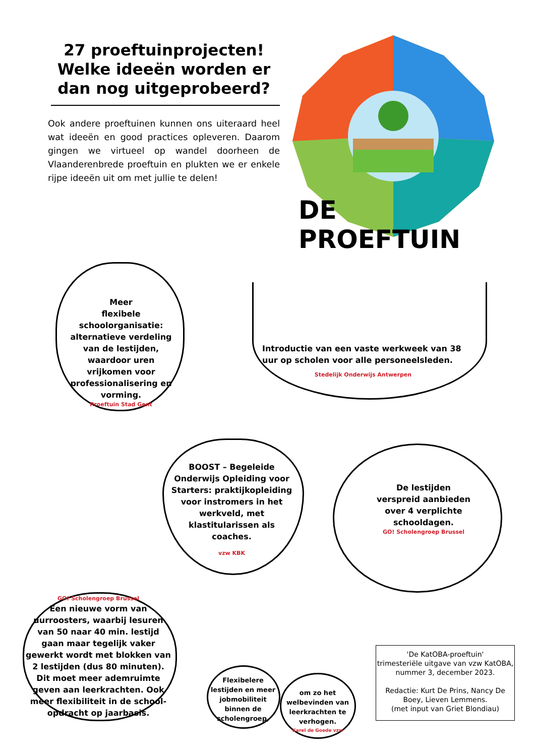27 proeftuinprojecten! Welke ideeën worden er dan nog uitgeprobeerd?
Ook andere proeftuinen kunnen ons uiteraard heel wat ideeën en good practices opleveren. Daarom gingen we virtueel op wandel doorheen de Vlaanderenbrede proeftuin en plukten we er enkele rijpe ideeën uit om met jullie te delen!
DE PROEFTUIN
Meer
flexibele
schoolorganisatie: alternatieve verdeling van de lestijden, waardoor uren vrijkomen voor professionalisering en vorming.
Proeftuin Stad Gent
Introductie van een vaste werkweek van 38 uur op scholen voor alle personeelsleden.
Stedelijk Onderwijs Antwerpen
BOOST – Begeleide Onderwijs Opleiding voor Starters: praktijkopleiding voor instromers in het werkveld, met klastitularissen als coaches.
vzw KBK
De lestijden verspreid aanbieden over 4 verplichte schooldagen.
GO! Scholengroep Brussel
GO! Scholengroep Brussel
Een nieuwe vorm van uurroosters, waarbij lesuren van 50 naar 40 min. lestijd gaan maar tegelijk vaker gewerkt wordt met blokken van 2 lestijden (dus 80 minuten). Dit moet meer ademruimte geven aan leerkrachten. Ook meer flexibiliteit in de school-opdracht op jaarbasis.
Flexibelere lestijden en meer jobmobiliteit binnen de scholengroep,
om zo het welbevinden van leerkrachten te verhogen.
Karel de Goede vzw
'De KatOBA-proeftuin'
trimesteriële uitgave van vzw KatOBA,
nummer 3, december 2023.
Redactie: Kurt De Prins, Nancy De Boey, Lieven Lemmens.
(met input van Griet Blondiau)